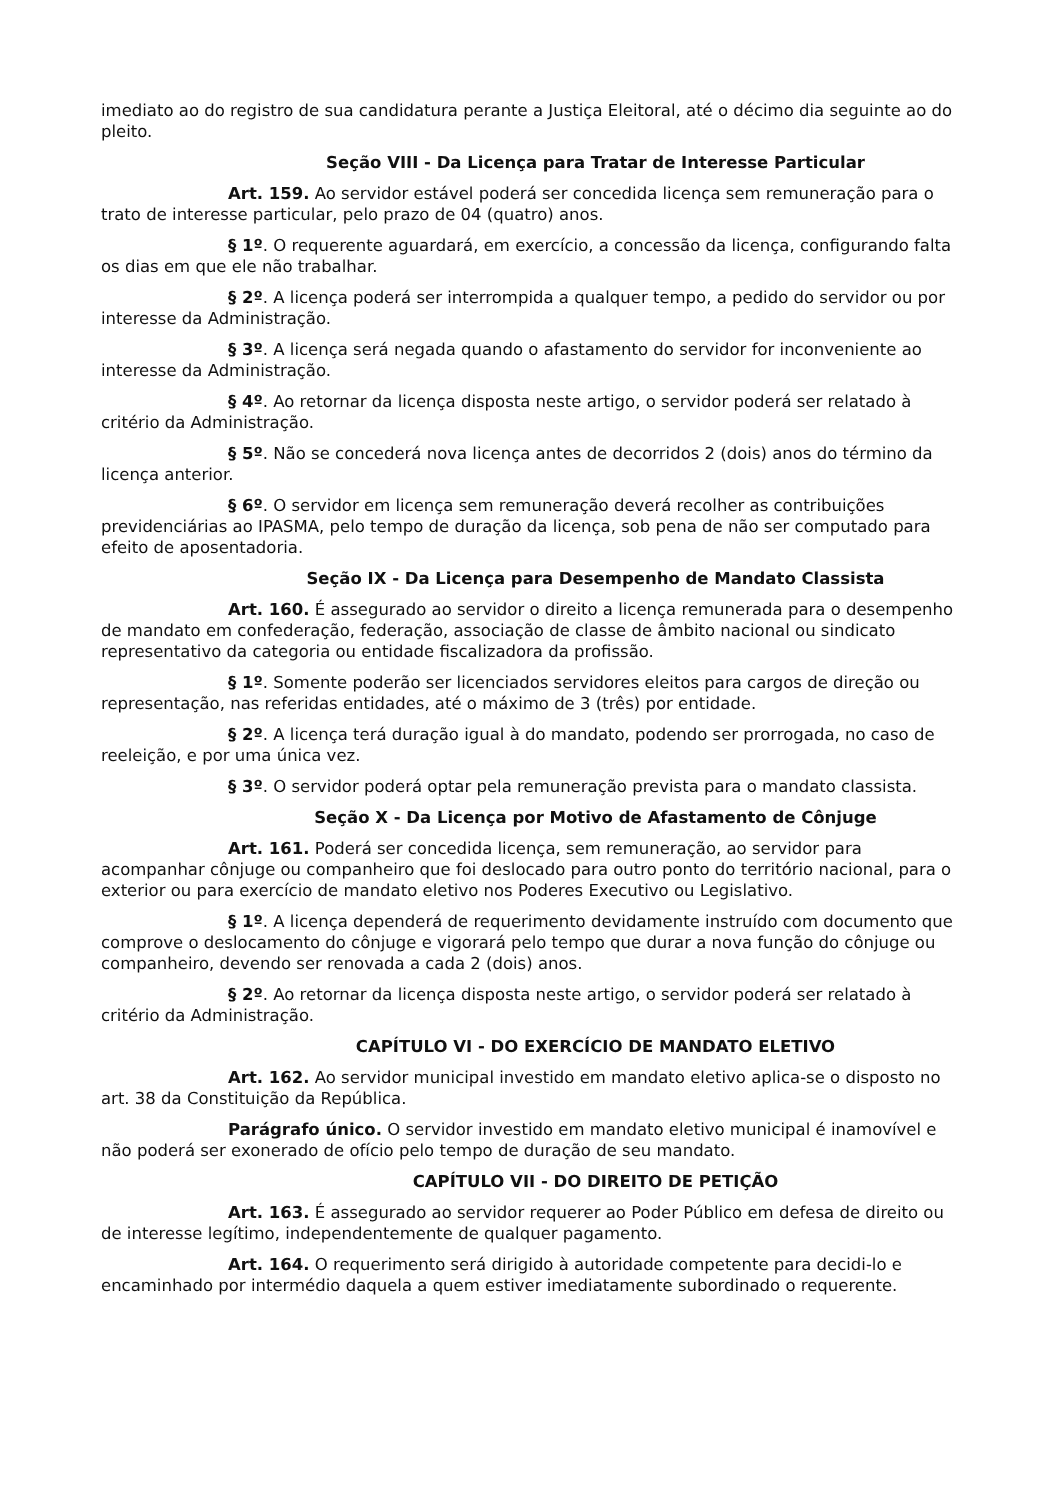imediato ao do registro de sua candidatura perante a Justiça Eleitoral, até o décimo dia seguinte ao do pleito.
Seção VIII - Da Licença para Tratar de Interesse Particular
Art. 159. Ao servidor estável poderá ser concedida licença sem remuneração para o trato de interesse particular, pelo prazo de 04 (quatro) anos.
§ 1º. O requerente aguardará, em exercício, a concessão da licença, configurando falta os dias em que ele não trabalhar.
§ 2º. A licença poderá ser interrompida a qualquer tempo, a pedido do servidor ou por interesse da Administração.
§ 3º. A licença será negada quando o afastamento do servidor for inconveniente ao interesse da Administração.
§ 4º. Ao retornar da licença disposta neste artigo, o servidor poderá ser relatado à critério da Administração.
§ 5º. Não se concederá nova licença antes de decorridos 2 (dois) anos do término da licença anterior.
§ 6º. O servidor em licença sem remuneração deverá recolher as contribuições previdenciárias ao IPASMA, pelo tempo de duração da licença, sob pena de não ser computado para efeito de aposentadoria.
Seção IX - Da Licença para Desempenho de Mandato Classista
Art. 160. É assegurado ao servidor o direito a licença remunerada para o desempenho de mandato em confederação, federação, associação de classe de âmbito nacional ou sindicato representativo da categoria ou entidade fiscalizadora da profissão.
§ 1º. Somente poderão ser licenciados servidores eleitos para cargos de direção ou representação, nas referidas entidades, até o máximo de 3 (três) por entidade.
§ 2º. A licença terá duração igual à do mandato, podendo ser prorrogada, no caso de reeleição, e por uma única vez.
§ 3º. O servidor poderá optar pela remuneração prevista para o mandato classista.
Seção X - Da Licença por Motivo de Afastamento de Cônjuge
Art. 161. Poderá ser concedida licença, sem remuneração, ao servidor para acompanhar cônjuge ou companheiro que foi deslocado para outro ponto do território nacional, para o exterior ou para exercício de mandato eletivo nos Poderes Executivo ou Legislativo.
§ 1º. A licença dependerá de requerimento devidamente instruído com documento que comprove o deslocamento do cônjuge e vigorará pelo tempo que durar a nova função do cônjuge ou companheiro, devendo ser renovada a cada 2 (dois) anos.
§ 2º. Ao retornar da licença disposta neste artigo, o servidor poderá ser relatado à critério da Administração.
CAPÍTULO VI - DO EXERCÍCIO DE MANDATO ELETIVO
Art. 162. Ao servidor municipal investido em mandato eletivo aplica-se o disposto no art. 38 da Constituição da República.
Parágrafo único. O servidor investido em mandato eletivo municipal é inamovível e não poderá ser exonerado de ofício pelo tempo de duração de seu mandato.
CAPÍTULO VII - DO DIREITO DE PETIÇÃO
Art. 163. É assegurado ao servidor requerer ao Poder Público em defesa de direito ou de interesse legítimo, independentemente de qualquer pagamento.
Art. 164. O requerimento será dirigido à autoridade competente para decidi-lo e encaminhado por intermédio daquela a quem estiver imediatamente subordinado o requerente.